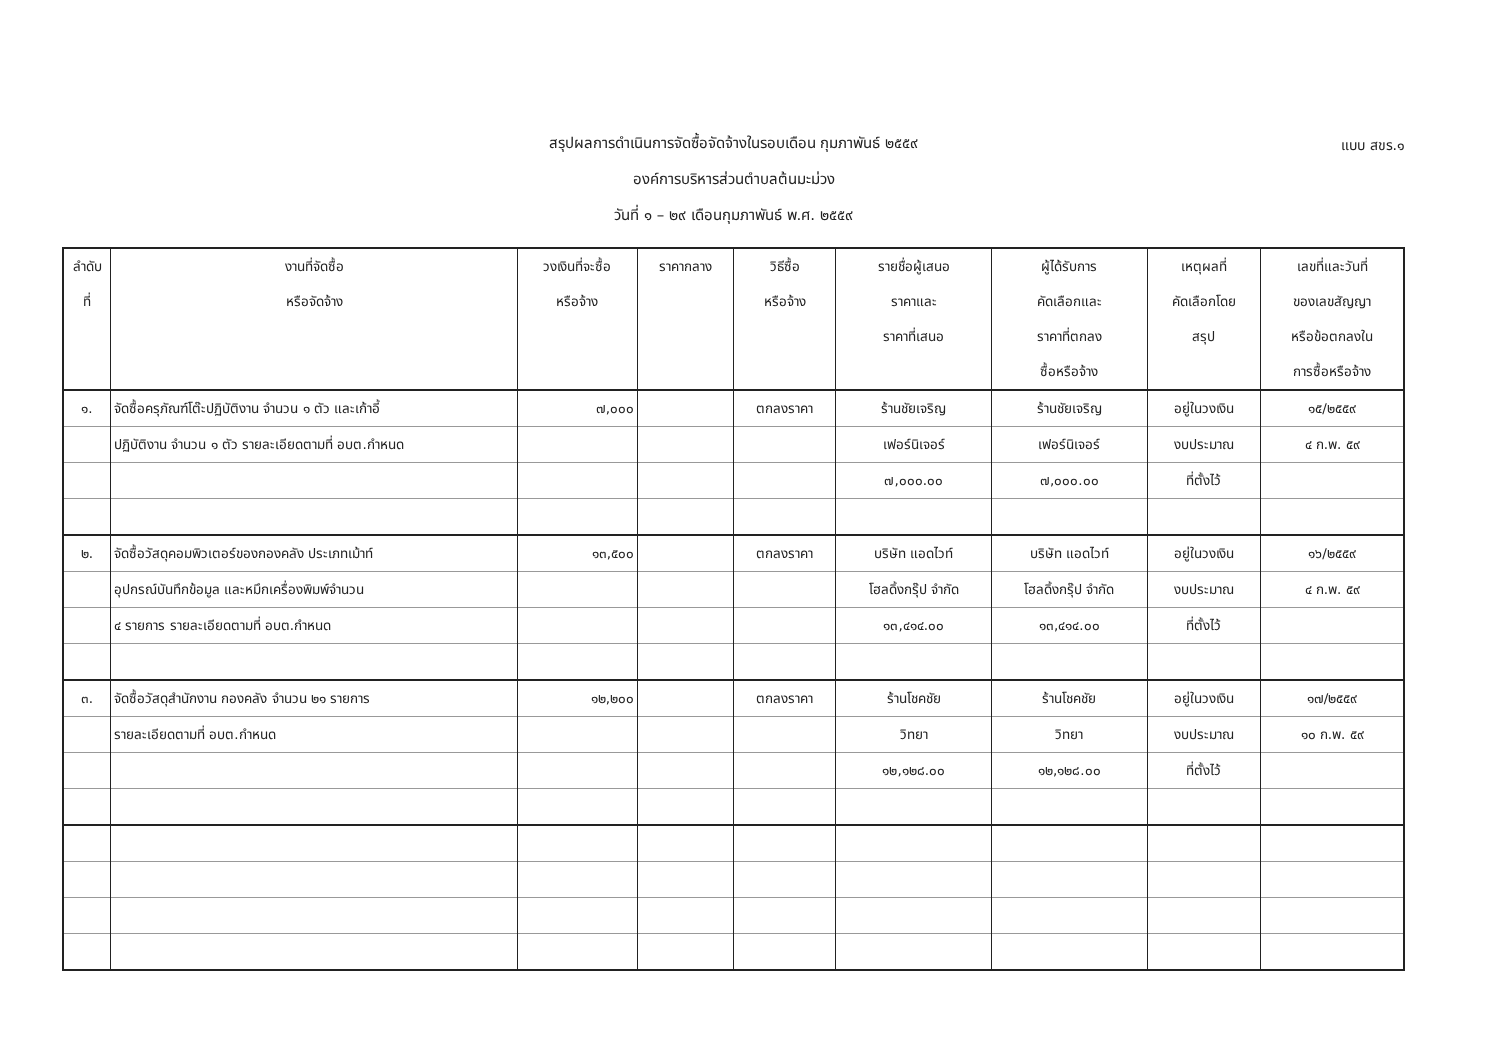แบบ สขร.๑
สรุปผลการดำเนินการจัดซื้อจัดจ้างในรอบเดือน กุมภาพันธ์ ๒๕๕๙
องค์การบริหารส่วนตำบลต้นมะม่วง
วันที่ ๑ – ๒๙ เดือนกุมภาพันธ์ พ.ศ. ๒๕๕๙
| ลำดับ ที่ | งานที่จัดซื้อ หรือจัดจ้าง | วงเงินที่จะซื้อ หรือจ้าง | ราคากลาง | วิธีซื้อ หรือจ้าง | รายชื่อผู้เสนอ ราคาและ ราคาที่เสนอ | ผู้ได้รับการ คัดเลือกและ ราคาที่ตกลง ซื้อหรือจ้าง | เหตุผลที่ คัดเลือกโดย สรุป | เลขที่และวันที่ ของเลขสัญญา หรือข้อตกลงใน การซื้อหรือจ้าง |
| --- | --- | --- | --- | --- | --- | --- | --- | --- |
| ๑. | จัดซื้อครุภัณฑ์โต๊ะปฏิบัติงาน จำนวน ๑ ตัว และเก้าอี้ | ๗,๐๐๐ | | ตกลงราคา | ร้านชัยเจริญ | ร้านชัยเจริญ | อยู่ในวงเงิน | ๑๕/๒๕๕๙ |
| | ปฏิบัติงาน จำนวน ๑ ตัว รายละเอียดตามที่ อบต.กำหนด | | | | เฟอร์นิเจอร์ | เฟอร์นิเจอร์ | งบประมาณ | ๔ ก.พ. ๕๙ |
| | | | | | ๗,๐๐๐.๐๐ | ๗,๐๐๐.๐๐ | ที่ตั้งไว้ | |
| ๒. | จัดซื้อวัสดุคอมพิวเตอร์ของกองคลัง ประเภทเม้าท์ | ๑๓,๕๐๐ | | ตกลงราคา | บริษัท แอดไวท์ | บริษัท แอดไวท์ | อยู่ในวงเงิน | ๑๖/๒๕๕๙ |
| | อุปกรณ์บันทึกข้อมูล และหมึกเครื่องพิมพ์จำนวน | | | | โฮลดิ้งกรุ๊ป จำกัด | โฮลดิ้งกรุ๊ป จำกัด | งบประมาณ | ๔ ก.พ. ๕๙ |
| | ๔ รายการ รายละเอียดตามที่ อบต.กำหนด | | | | ๑๓,๔๑๔.๐๐ | ๑๓,๔๑๔.๐๐ | ที่ตั้งไว้ | |
| ๓. | จัดซื้อวัสดุสำนักงาน กองคลัง จำนวน ๒๑ รายการ | ๑๒,๒๐๐ | | ตกลงราคา | ร้านโชคชัย | ร้านโชคชัย | อยู่ในวงเงิน | ๑๗/๒๕๕๙ |
| | รายละเอียดตามที่ อบต.กำหนด | | | | วิทยา | วิทยา | งบประมาณ | ๑๐ ก.พ. ๕๙ |
| | | | | | ๑๒,๑๒๘.๐๐ | ๑๒,๑๒๘.๐๐ | ที่ตั้งไว้ | |